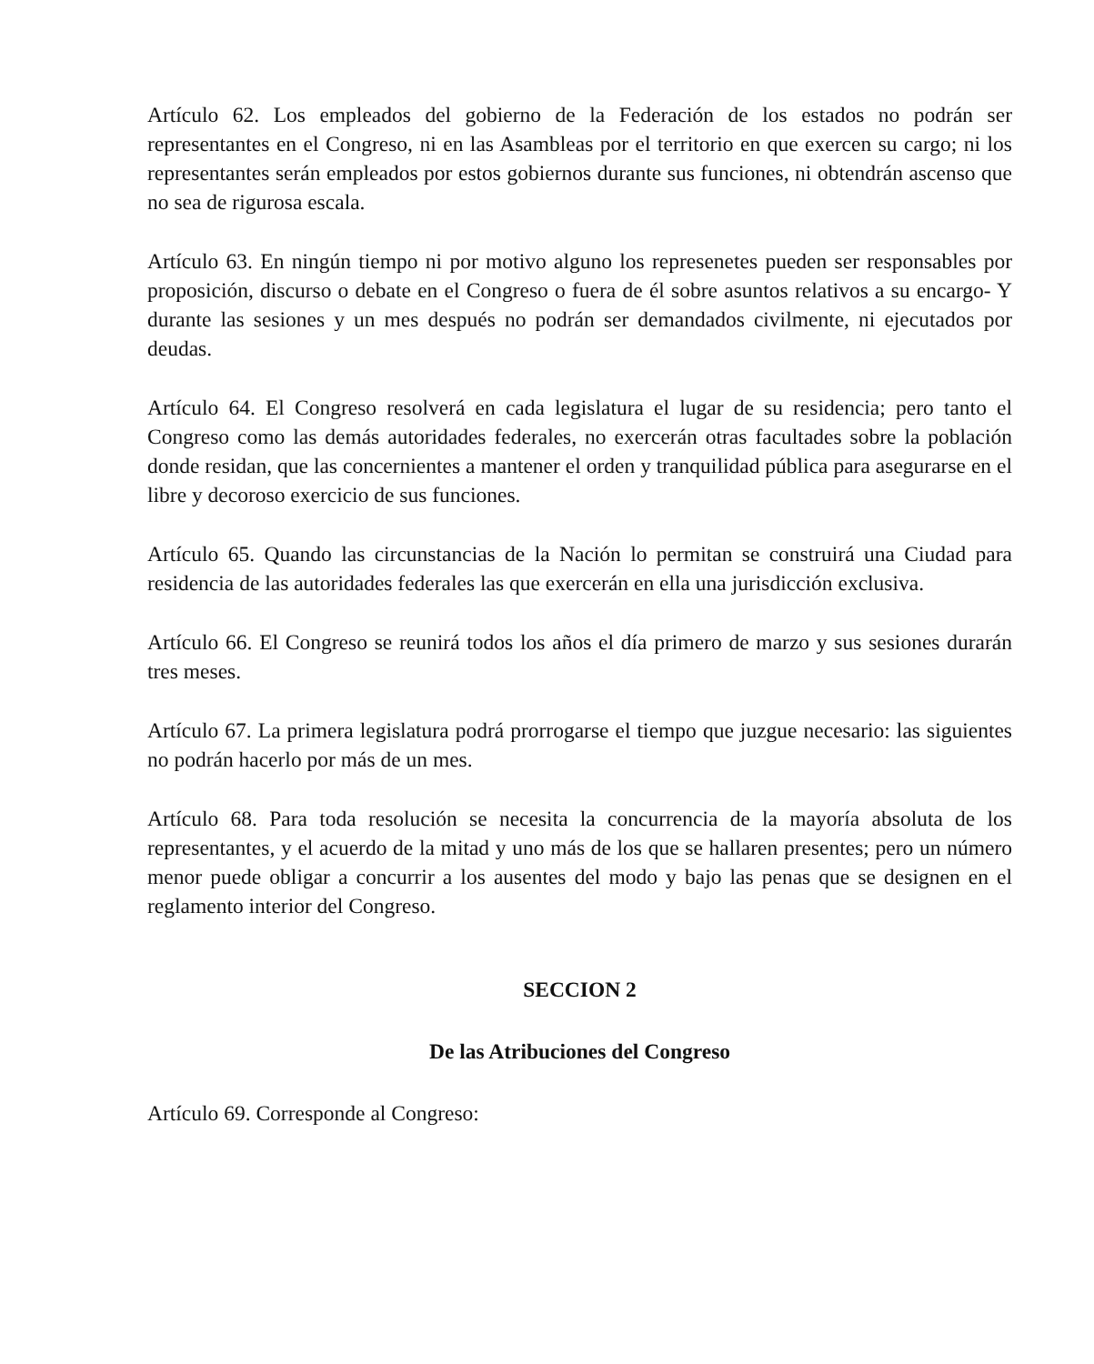Artículo 62. Los empleados del gobierno de la Federación de los estados no podrán ser representantes en el Congreso, ni en las Asambleas por el territorio en que exercen su cargo; ni los representantes serán empleados por estos gobiernos durante sus funciones, ni obtendrán ascenso que no sea de rigurosa escala.
Artículo 63. En ningún tiempo ni por motivo alguno los represenetes pueden ser responsables por proposición, discurso o debate en el Congreso o fuera de él sobre asuntos relativos a su encargo- Y durante las sesiones y un mes después no podrán ser demandados civilmente, ni ejecutados por deudas.
Artículo 64. El Congreso resolverá en cada legislatura el lugar de su residencia; pero tanto el Congreso como las demás autoridades federales, no exercerán otras facultades sobre la población donde residan, que las concernientes a mantener el orden y tranquilidad pública para asegurarse en el libre y decoroso exercicio de sus funciones.
Artículo 65. Quando las circunstancias de la Nación lo permitan se construirá una Ciudad para residencia de las autoridades federales las que exercerán en ella una jurisdicción exclusiva.
Artículo 66. El Congreso se reunirá todos los años el día primero de marzo y sus sesiones durarán tres meses.
Artículo 67. La primera legislatura podrá prorrogarse el tiempo que juzgue necesario: las siguientes no podrán hacerlo por más de un mes.
Artículo 68. Para toda resolución se necesita la concurrencia de la mayoría absoluta de los representantes, y el acuerdo de la mitad y uno más de los que se hallaren presentes; pero un número menor puede obligar a concurrir a los ausentes del modo y bajo las penas que se designen en el reglamento interior del Congreso.
SECCION 2
De las Atribuciones del Congreso
Artículo 69. Corresponde al Congreso: